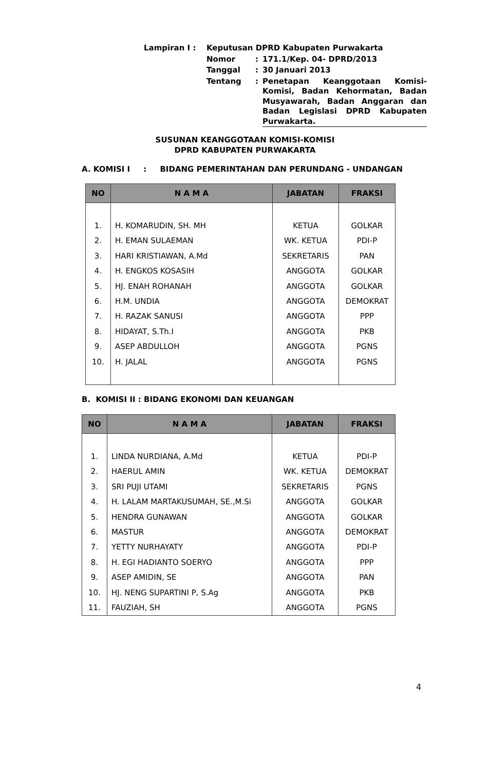| Lampiran I : | Keputusan DPRD Kabupaten Purwakarta | | |
| | Nomor | : | 171.1/Kep. 04- DPRD/2013 |
| | Tanggal | : | 30 Januari 2013 |
| | Tentang | : | Penetapan Keanggotaan Komisi-Komisi, Badan Kehormatan, Badan Musyawarah, Badan Anggaran dan Badan Legislasi DPRD Kabupaten Purwakarta. |
SUSUNAN KEANGGOTAAN KOMISI-KOMISI
DPRD KABUPATEN PURWAKARTA
A. KOMISI I : BIDANG PEMERINTAHAN DAN PERUNDANG - UNDANGAN
| NO | N A M A | JABATAN | FRAKSI |
| --- | --- | --- | --- |
| 1. | H. KOMARUDIN, SH. MH | KETUA | GOLKAR |
| 2. | H. EMAN SULAEMAN | WK. KETUA | PDI-P |
| 3. | HARI KRISTIAWAN, A.Md | SEKRETARIS | PAN |
| 4. | H. ENGKOS KOSASIH | ANGGOTA | GOLKAR |
| 5. | HJ. ENAH ROHANAH | ANGGOTA | GOLKAR |
| 6. | H.M. UNDIA | ANGGOTA | DEMOKRAT |
| 7. | H. RAZAK SANUSI | ANGGOTA | PPP |
| 8. | HIDAYAT, S.Th.I | ANGGOTA | PKB |
| 9. | ASEP ABDULLOH | ANGGOTA | PGNS |
| 10. | H. JALAL | ANGGOTA | PGNS |
B. KOMISI II : BIDANG EKONOMI DAN KEUANGAN
| NO | N A M A | JABATAN | FRAKSI |
| --- | --- | --- | --- |
| 1. | LINDA NURDIANA, A.Md | KETUA | PDI-P |
| 2. | HAERUL AMIN | WK. KETUA | DEMOKRAT |
| 3. | SRI PUJI UTAMI | SEKRETARIS | PGNS |
| 4. | H. LALAM MARTAKUSUMAH, SE.,M.Si | ANGGOTA | GOLKAR |
| 5. | HENDRA GUNAWAN | ANGGOTA | GOLKAR |
| 6. | MASTUR | ANGGOTA | DEMOKRAT |
| 7. | YETTY NURHAYATY | ANGGOTA | PDI-P |
| 8. | H. EGI HADIANTO SOERYO | ANGGOTA | PPP |
| 9. | ASEP AMIDIN, SE | ANGGOTA | PAN |
| 10. | HJ. NENG SUPARTINI P, S.Ag | ANGGOTA | PKB |
| 11. | FAUZIAH, SH | ANGGOTA | PGNS |
4